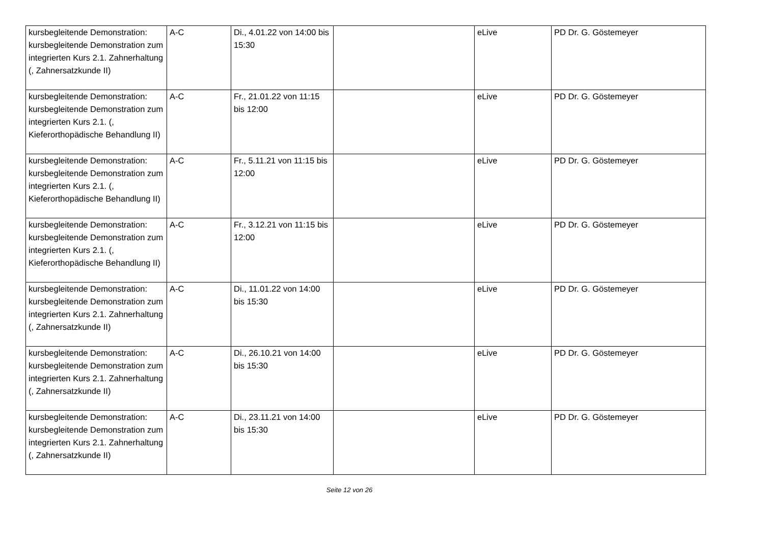| kursbegleitende Demonstration: kursbegleitende Demonstration zum integrierten Kurs 2.1. Zahnerhaltung (, Zahnersatzkunde II) | A-C | Di., 4.01.22 von 14:00 bis 15:30 | | eLive | PD Dr. G. Göstemeyer |
| kursbegleitende Demonstration: kursbegleitende Demonstration zum integrierten Kurs 2.1. (, Kieferorthopädische Behandlung II) | A-C | Fr., 21.01.22 von 11:15 bis 12:00 | | eLive | PD Dr. G. Göstemeyer |
| kursbegleitende Demonstration: kursbegleitende Demonstration zum integrierten Kurs 2.1. (, Kieferorthopädische Behandlung II) | A-C | Fr., 5.11.21 von 11:15 bis 12:00 | | eLive | PD Dr. G. Göstemeyer |
| kursbegleitende Demonstration: kursbegleitende Demonstration zum integrierten Kurs 2.1. (, Kieferorthopädische Behandlung II) | A-C | Fr., 3.12.21 von 11:15 bis 12:00 | | eLive | PD Dr. G. Göstemeyer |
| kursbegleitende Demonstration: kursbegleitende Demonstration zum integrierten Kurs 2.1. Zahnerhaltung (, Zahnersatzkunde II) | A-C | Di., 11.01.22 von 14:00 bis 15:30 | | eLive | PD Dr. G. Göstemeyer |
| kursbegleitende Demonstration: kursbegleitende Demonstration zum integrierten Kurs 2.1. Zahnerhaltung (, Zahnersatzkunde II) | A-C | Di., 26.10.21 von 14:00 bis 15:30 | | eLive | PD Dr. G. Göstemeyer |
| kursbegleitende Demonstration: kursbegleitende Demonstration zum integrierten Kurs 2.1. Zahnerhaltung (, Zahnersatzkunde II) | A-C | Di., 23.11.21 von 14:00 bis 15:30 | | eLive | PD Dr. G. Göstemeyer |
Seite 12 von 26